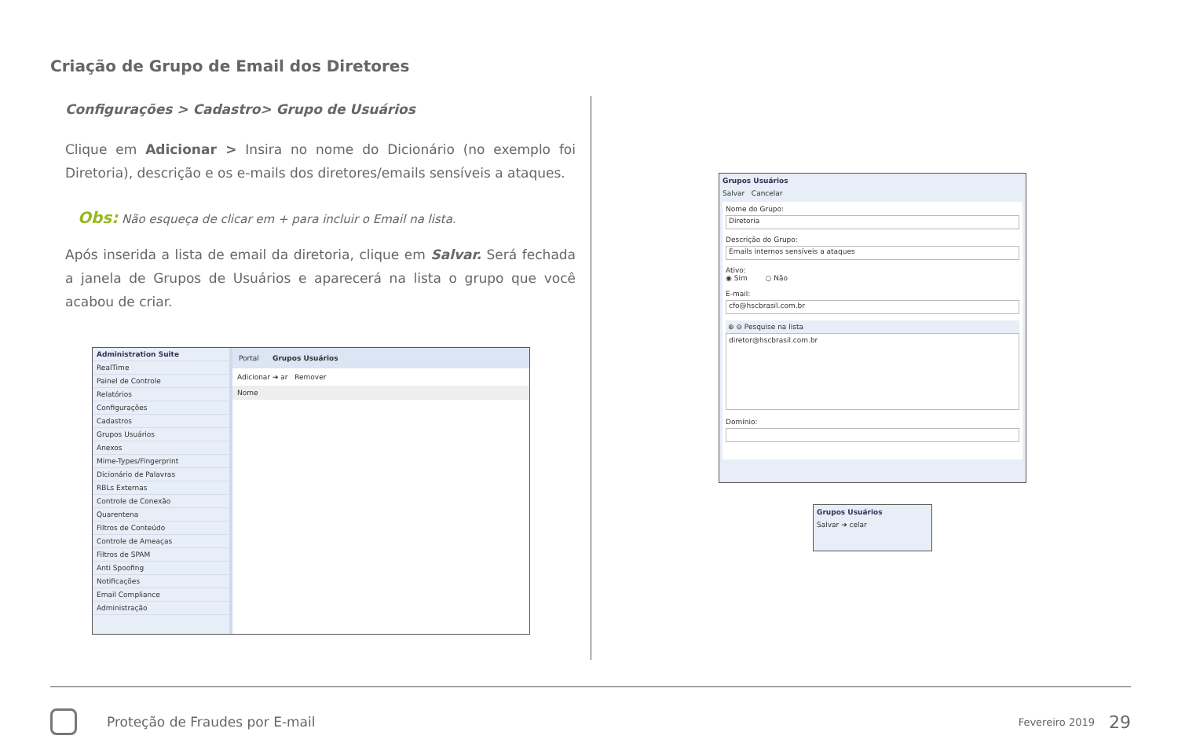Criação de Grupo de Email dos Diretores
Configurações > Cadastro> Grupo de Usuários
Clique em Adicionar > Insira no nome do Dicionário (no exemplo foi Diretoria), descrição e os e-mails dos diretores/emails sensíveis a ataques.
Obs: Não esqueça de clicar em + para incluir o Email na lista.
Após inserida a lista de email da diretoria, clique em Salvar. Será fechada a janela de Grupos de Usuários e aparecerá na lista o grupo que você acabou de criar.
Administration Suite
RealTime
Painel de Controle
Relatórios
Configurações
Cadastros
Grupos Usuários
Anexos
Mime-Types/Fingerprint
Dicionário de Palavras
RBLs Externas
Controle de Conexão
Quarentena
Filtros de Conteúdo
Controle de Ameaças
Filtros de SPAM
Anti Spoofing
Notificações
Email Compliance
Administração
Portal Grupos Usuários
Adicionar ➜ ar Remover
Nome
Grupos Usuários
Salvar Cancelar
Nome do Grupo:
Diretoria
Descrição do Grupo:
Emails internos sensíveis a ataques
Ativo:
◉ Sim ○ Não
E-mail:
cfo@hscbrasil.com.br
⊕ ⊖ Pesquise na lista
diretor@hscbrasil.com.br
Domínio:
Grupos Usuários
Salvar ➜ celar
Proteção de Fraudes por E-mail Fevereiro 2019 29